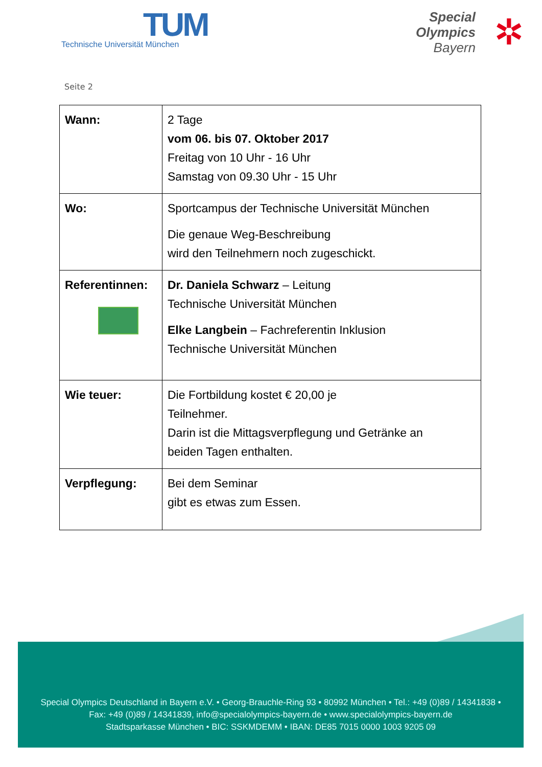TUM
Technische Universität München
Special
Olympics
Bayern
✲
Seite 2
| Wann: | 2 Tage vom 06. bis 07. Oktober 2017 Freitag von 10 Uhr - 16 Uhr Samstag von 09.30 Uhr - 15 Uhr |
| Wo: | Sportcampus der Technische Universität München Die genaue Weg-Beschreibung wird den Teilnehmern noch zugeschickt. |
| Referentinnen: | Dr. Daniela Schwarz – Leitung Technische Universität München Elke Langbein – Fachreferentin Inklusion Technische Universität München |
| Wie teuer: | Die Fortbildung kostet € 20,00 je Teilnehmer. Darin ist die Mittagsverpflegung und Getränke an beiden Tagen enthalten. |
| Verpflegung: | Bei dem Seminar gibt es etwas zum Essen. |
Special Olympics Deutschland in Bayern e.V. • Georg-Brauchle-Ring 93 • 80992 München • Tel.: +49 (0)89 / 14341838 •
Fax: +49 (0)89 / 14341839, info@specialolympics-bayern.de • www.specialolympics-bayern.de
Stadtsparkasse München • BIC: SSKMDEMM • IBAN: DE85 7015 0000 1003 9205 09